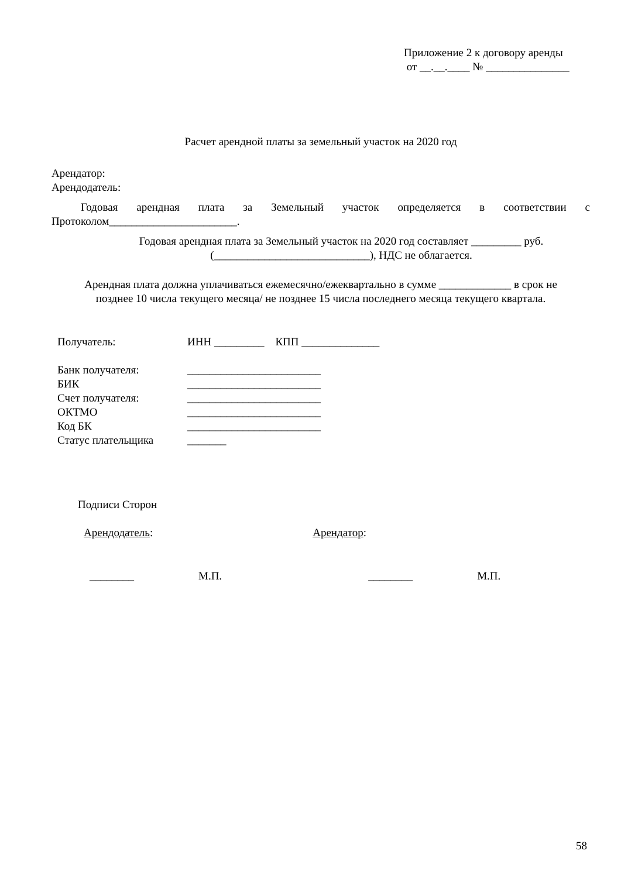Приложение 2 к договору аренды
от __.__.____ № _______________
Расчет арендной платы за земельный участок на 2020 год
Арендатор:
Арендодатель:
Годовая арендная плата за Земельный участок определяется в соответствии с Протоколом_______________________.
Годовая арендная плата за Земельный участок на 2020 год составляет _________ руб. (____________________________), НДС не облагается.
Арендная плата должна уплачиваться ежемесячно/ежеквартально в сумме _____________ в срок не позднее 10 числа текущего месяца/ не позднее 15 числа последнего месяца текущего квартала.
| Получатель: | ИНН _________ КПП ______________ |
| Банк получателя: | ________________________ |
| БИК | ________________________ |
| Счет получателя: | ________________________ |
| ОКТМО | ________________________ |
| Код БК | ________________________ |
| Статус плательщика | _______ |
Подписи Сторон
Арендодатель: Арендатор:
________ М.П. ________ М.П.
58